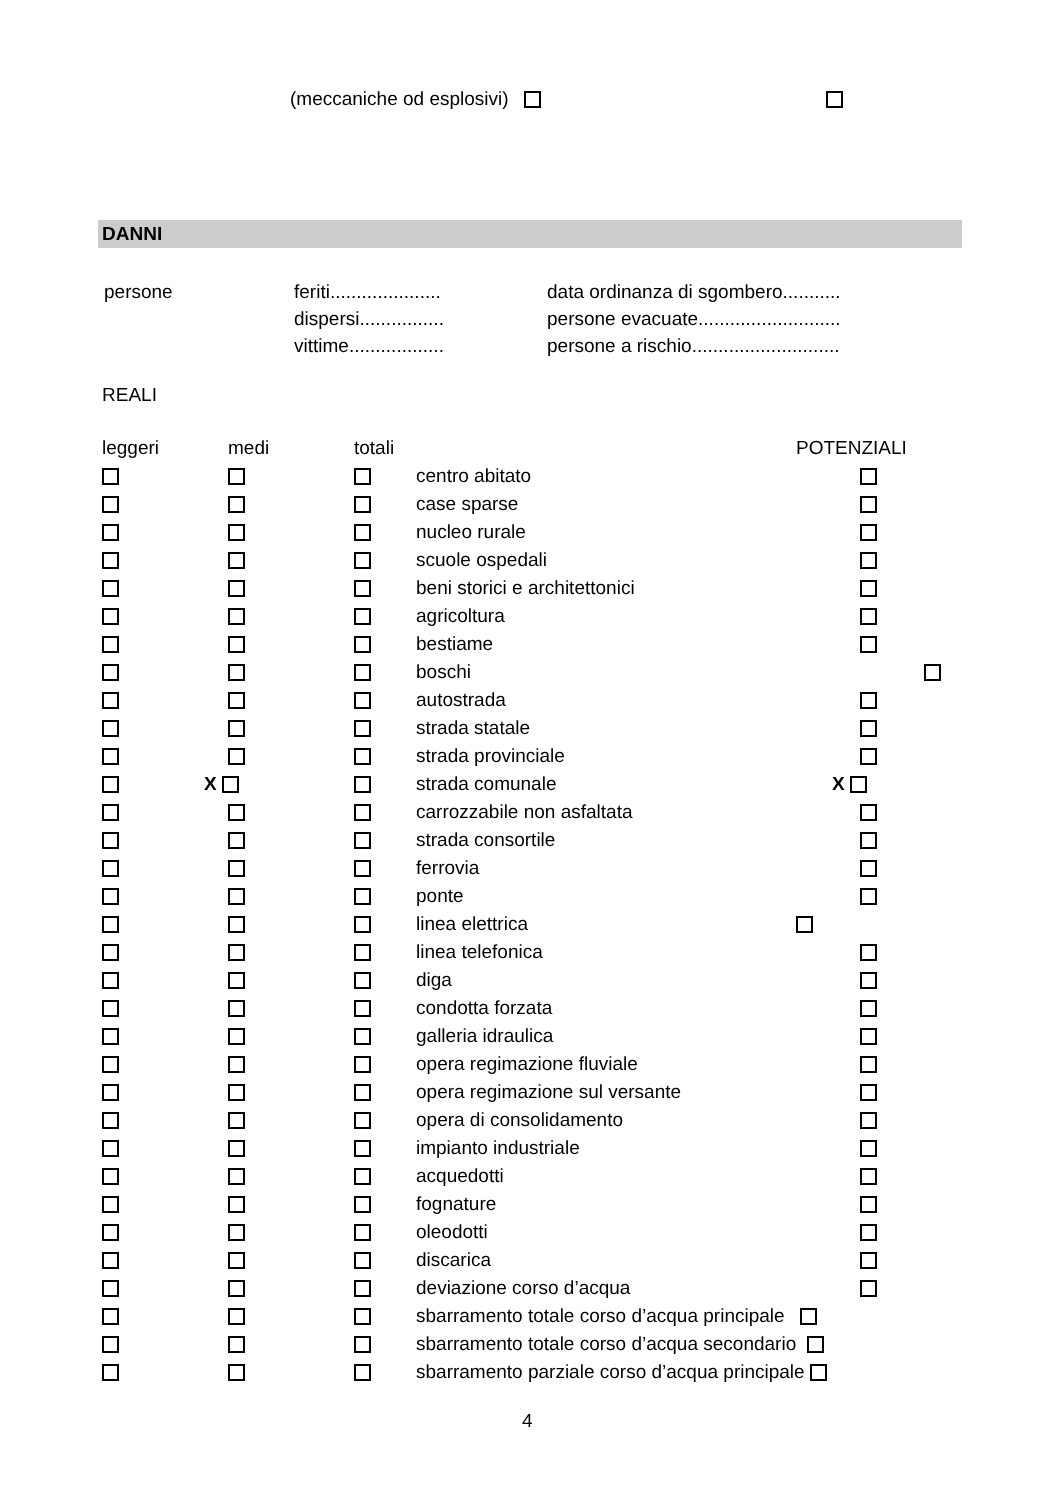(meccaniche od esplosivi)
DANNI
| persone | feriti..................... dispersi................ vittime.................. | data ordinanza di sgombero........... persone evacuate........................... persone a rischio............................ |
REALI
| leggeri | medi | totali | | POTENZIALI |
| --- | --- | --- | --- | --- |
| | | | centro abitato | |
| | | | case sparse | |
| | | | nucleo rurale | |
| | | | scuole ospedali | |
| | | | beni storici e architettonici | |
| | | | agricoltura | |
| | | | bestiame | |
| | | | boschi | |
| | | | autostrada | |
| | | | strada statale | |
| | | | strada provinciale | |
| | X | | strada comunale | X |
| | | | carrozzabile non asfaltata | |
| | | | strada consortile | |
| | | | ferrovia | |
| | | | ponte | |
| | | | linea elettrica | |
| | | | linea telefonica | |
| | | | diga | |
| | | | condotta forzata | |
| | | | galleria idraulica | |
| | | | opera regimazione fluviale | |
| | | | opera regimazione sul versante | |
| | | | opera di consolidamento | |
| | | | impianto industriale | |
| | | | acquedotti | |
| | | | fognature | |
| | | | oleodotti | |
| | | | discarica | |
| | | | deviazione corso d’acqua | |
| | | | sbarramento totale corso d’acqua principale | |
| | | | sbarramento totale corso d’acqua secondario | |
| | | | sbarramento parziale corso d’acqua principale | |
4